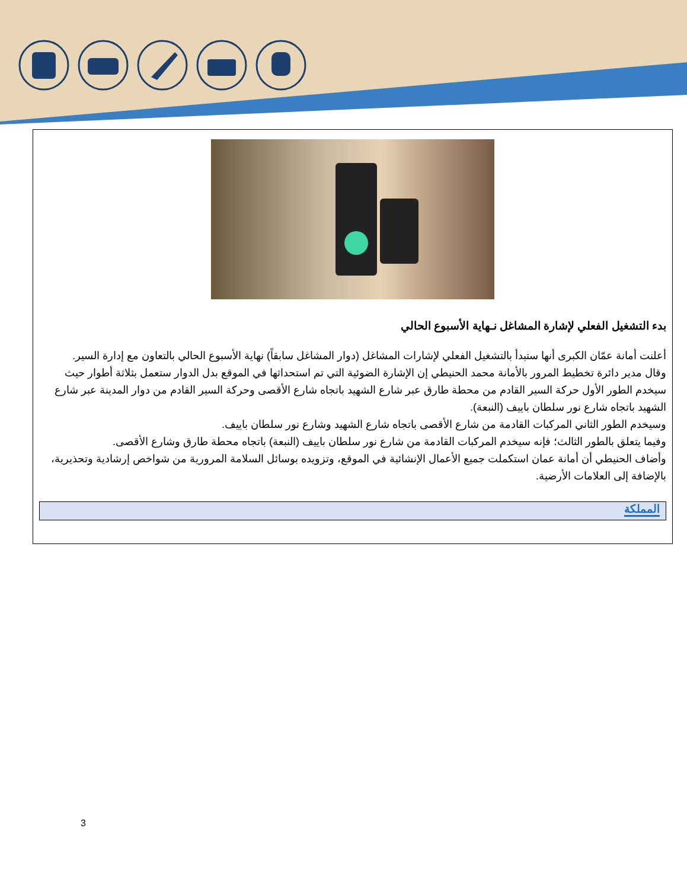بدء التشغيل الفعلي لإشارة المشاغل نـهاية الأسبوع الحالي
أعلنت أمانة عمّان الكبرى أنها ستبدأ بالتشغيل الفعلي لإشارات المشاغل (دوار المشاغل سابقاً) نهاية الأسبوع الحالي بالتعاون مع إدارة السير.
وقال مدير دائرة تخطيط المرور بالأمانة محمد الحنيطي إن الإشارة الضوئية التي تم استحداثها في الموقع بدل الدوار ستعمل بثلاثة أطوار حيث سيخدم الطور الأول حركة السير القادم من محطة طارق عبر شارع الشهيد باتجاه شارع الأقصى وحركة السير القادم من دوار المدينة عبر شارع الشهيد باتجاه شارع نور سلطان باييف (النبعة).
وسيخدم الطور الثاني المركبات القادمة من شارع الأقصى باتجاه شارع الشهيد وشارع نور سلطان باييف.
وفيما يتعلق بالطور الثالث؛ فإنه سيخدم المركبات القادمة من شارع نور سلطان باييف (النبعة) باتجاه محطة طارق وشارع الأقصى.
وأضاف الحنيطي أن أمانة عمان استكملت جميع الأعمال الإنشائية في الموقع، وتزويده بوسائل السلامة المرورية من شواخص إرشادية وتحذيرية، بالإضافة إلى العلامات الأرضية.
المملكة
3